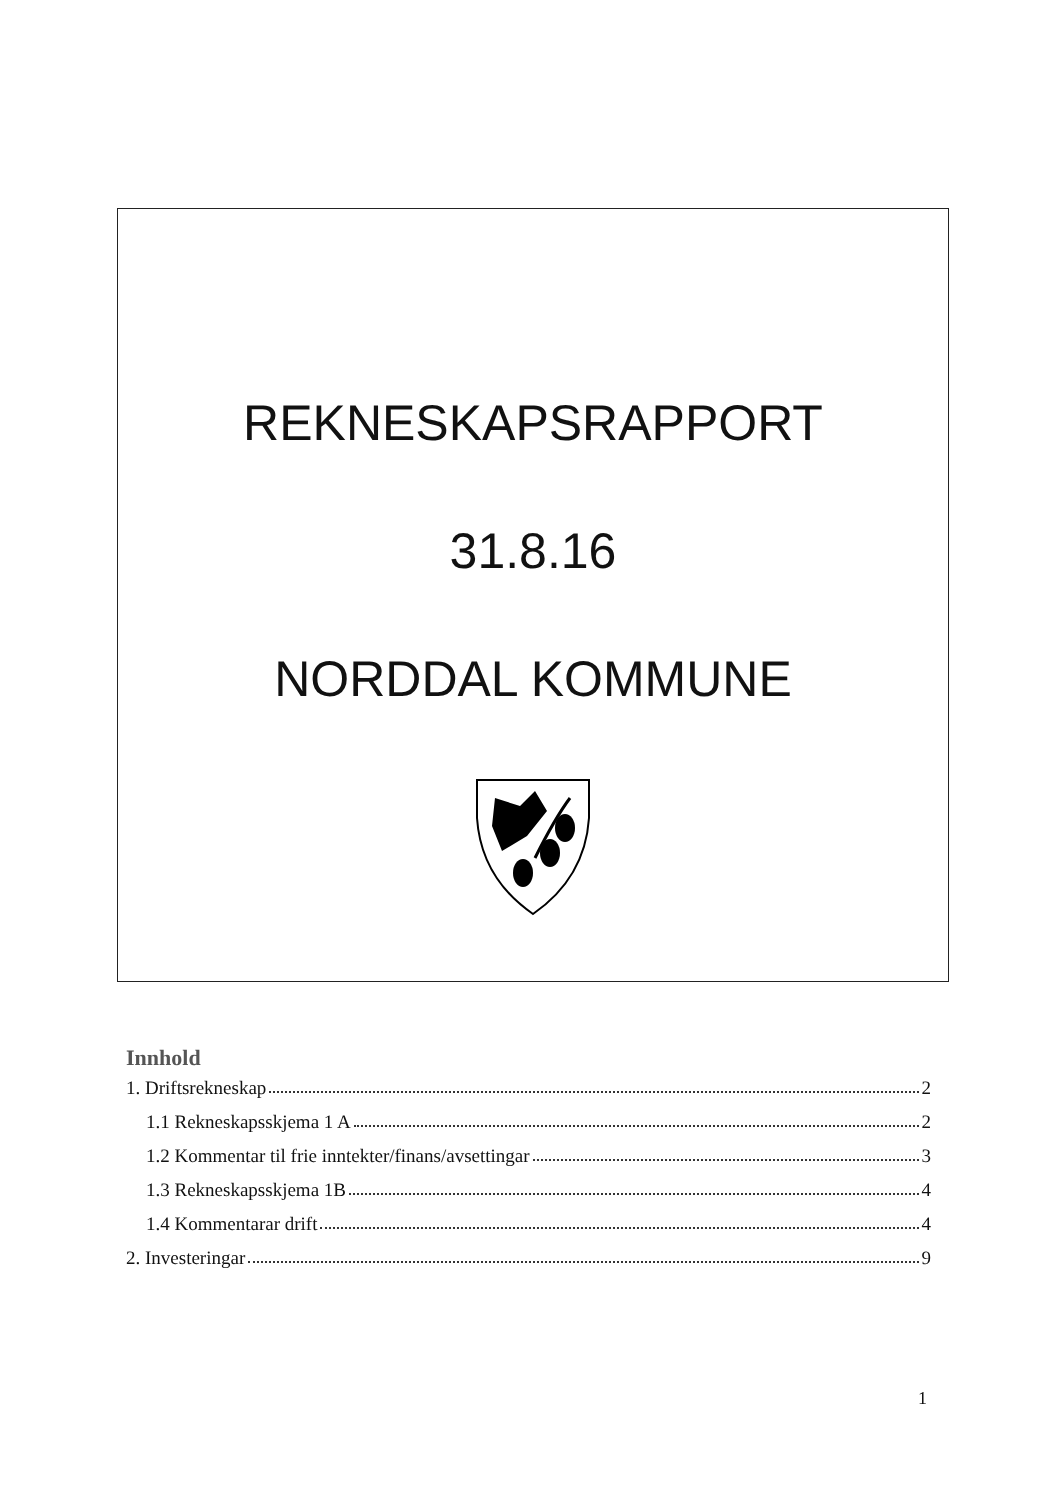REKNESKAPSRAPPORT
31.8.16
NORDDAL KOMMUNE
Innhold
1. Driftsrekneskap 2
1.1 Rekneskapsskjema 1 A 2
1.2 Kommentar til frie inntekter/finans/avsettingar 3
1.3 Rekneskapsskjema 1B 4
1.4 Kommentarar drift 4
2. Investeringar 9
1